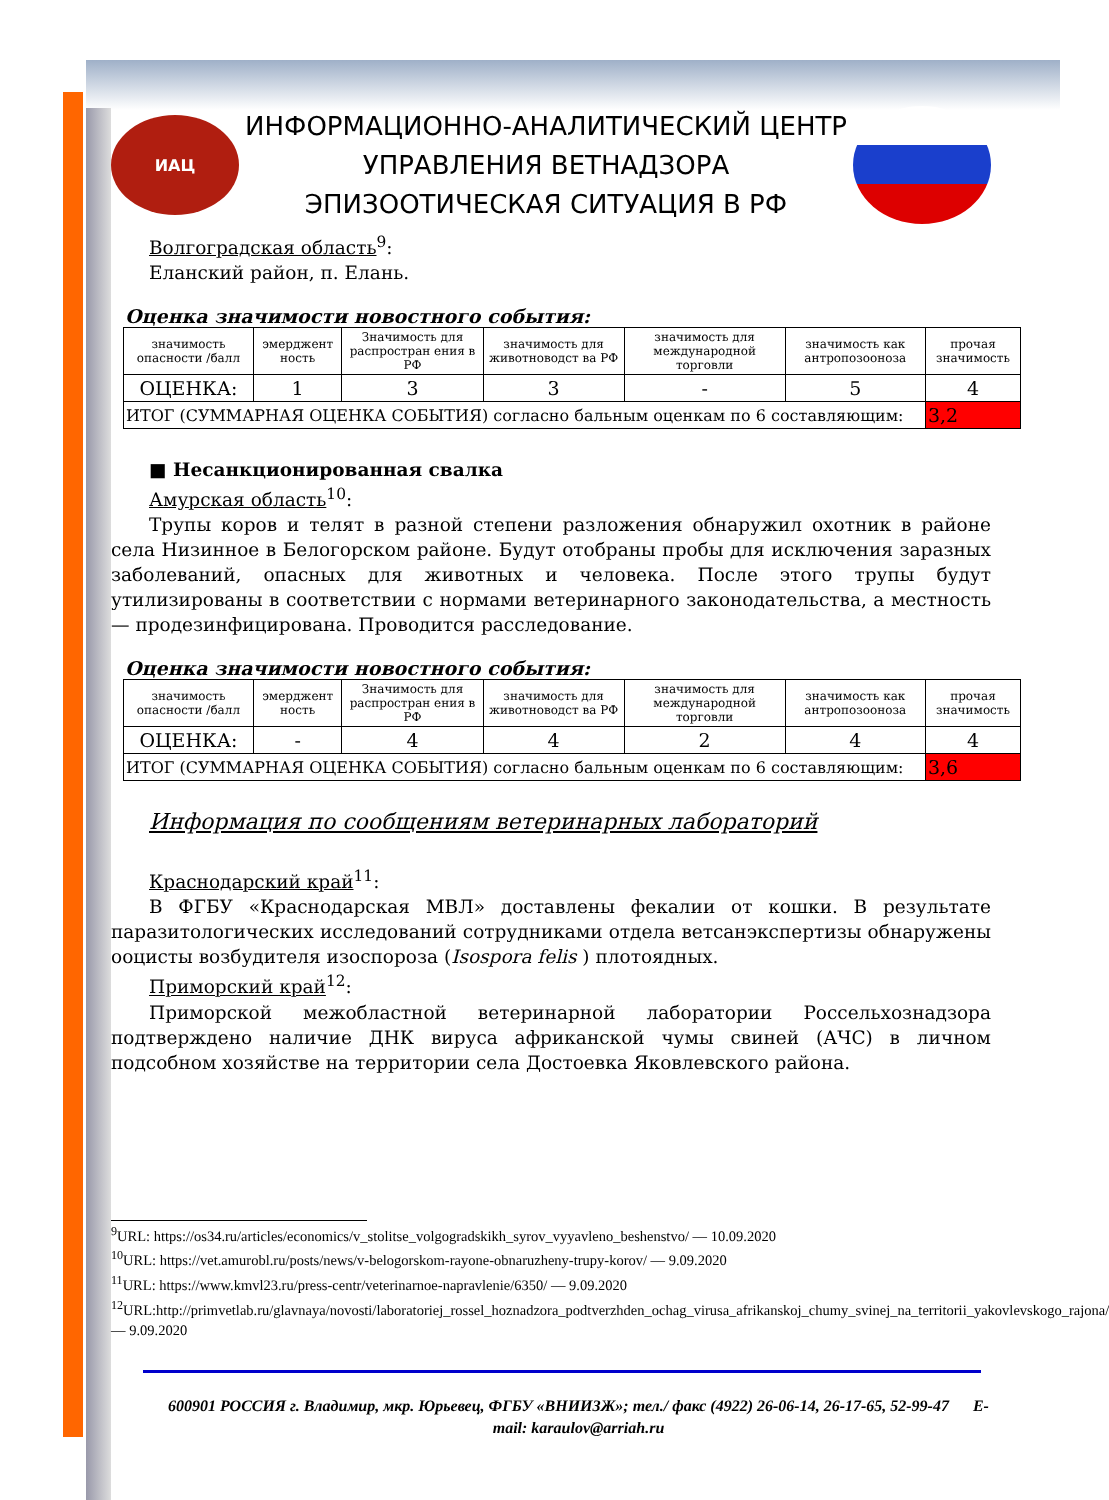ИАЦ
ИНФОРМАЦИОННО-АНАЛИТИЧЕСКИЙ ЦЕНТР
УПРАВЛЕНИЯ ВЕТНАДЗОРА
ЭПИЗООТИЧЕСКАЯ СИТУАЦИЯ В РФ
Волгоградская область<sup>9</sup>:
Еланский район, п. Елань.
Оценка значимости новостного события:
| значимость опасности /балл | эмерджент ность | Значимость для распростран ения в РФ | значимость для животноводст ва РФ | значимость для международной торговли | значимость как антропозооноза | прочая значимость |
| ОЦЕНКА: | 1 | 3 | 3 | - | 5 | 4 |
| ИТОГ (СУММАРНАЯ ОЦЕНКА СОБЫТИЯ) согласно бальным оценкам по 6 составляющим: | | | | | | 3,2 |
■ Несанкционированная свалка
Амурская область<sup>10</sup>:
Трупы коров и телят в разной степени разложения обнаружил охотник в районе села Низинное в Белогорском районе. Будут отобраны пробы для исключения заразных заболеваний, опасных для животных и человека. После этого трупы будут утилизированы в соответствии с нормами ветеринарного законодательства, а местность — продезинфицирована. Проводится расследование.
Оценка значимости новостного события:
| значимость опасности /балл | эмерджент ность | Значимость для распростран ения в РФ | значимость для животноводст ва РФ | значимость для международной торговли | значимость как антропозооноза | прочая значимость |
| ОЦЕНКА: | - | 4 | 4 | 2 | 4 | 4 |
| ИТОГ (СУММАРНАЯ ОЦЕНКА СОБЫТИЯ) согласно бальным оценкам по 6 составляющим: | | | | | | 3,6 |
Информация по сообщениям ветеринарных лабораторий
Краснодарский край<sup>11</sup>:
В ФГБУ «Краснодарская МВЛ» доставлены фекалии от кошки. В результате паразитологических исследований сотрудниками отдела ветсанэкспертизы обнаружены ооцисты возбудителя изоспороза (Isospora felis ) плотоядных.
Приморский край<sup>12</sup>:
Приморской межобластной ветеринарной лаборатории Россельхознадзора подтверждено наличие ДНК вируса африканской чумы свиней (АЧС) в личном подсобном хозяйстве на территории села Достоевка Яковлевского района.
<sup>9</sup> URL: https://os34.ru/articles/economics/v_stolitse_volgogradskikh_syrov_vyyavleno_beshenstvo/ — 10.09.2020
<sup>10</sup> URL: https://vet.amurobl.ru/posts/news/v-belogorskom-rayone-obnaruzheny-trupy-korov/ — 9.09.2020
<sup>11</sup> URL: https://www.kmvl23.ru/press-centr/veterinarnoe-napravlenie/6350/ — 9.09.2020
<sup>12</sup> URL:http://primvetlab.ru/glavnaya/novosti/laboratoriej_rossel_hoznadzora_podtverzhden_ochag_virusa_afrikanskoj_chumy_svinej_na_territorii_yakovlevskogo_rajona/ — 9.09.2020
600901 РОССИЯ г. Владимир, мкр. Юрьевец, ФГБУ «ВНИИЗЖ»; тел./ факс (4922) 26-06-14, 26-17-65, 52-99-47 E-mail: karaulov@arriah.ru